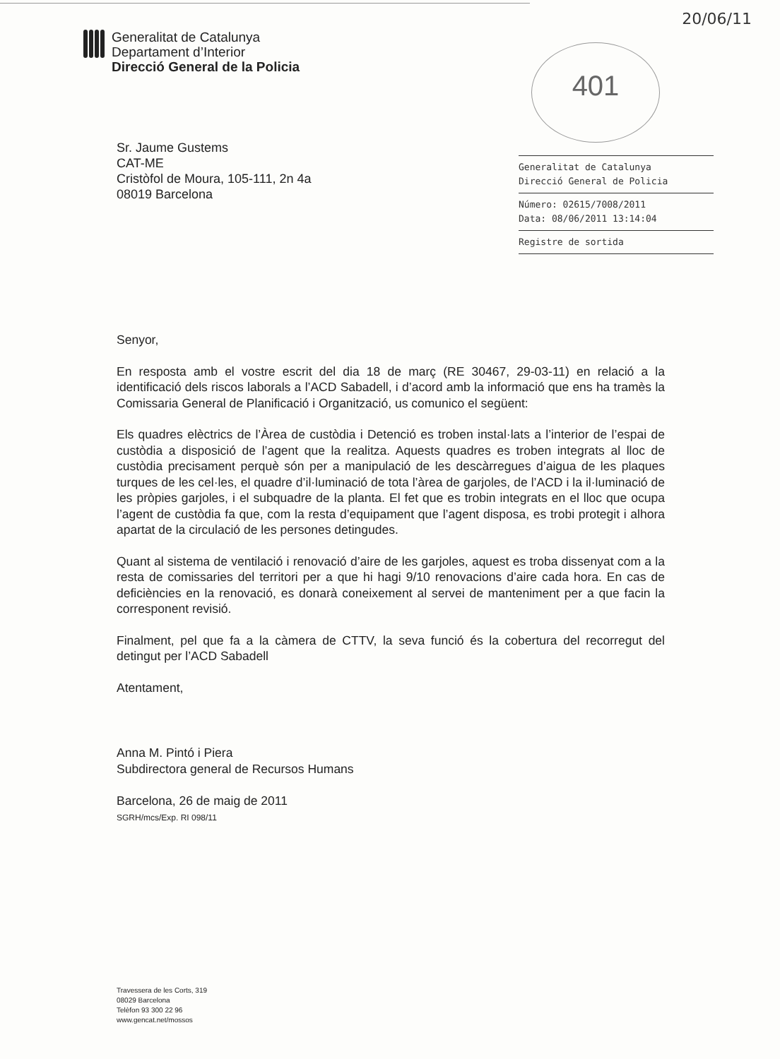20/06/11
Generalitat de Catalunya
Departament d’Interior
Direcció General de la Policia
401
Sr. Jaume Gustems
CAT-ME
Cristòfol de Moura, 105-111, 2n 4a
08019 Barcelona
Generalitat de Catalunya
Direcció General de Policia
Número: 02615/7008/2011
Data: 08/06/2011 13:14:04
Registre de sortida
Senyor,
En resposta amb el vostre escrit del dia 18 de març (RE 30467, 29-03-11) en relació a la identificació dels riscos laborals a l’ACD Sabadell, i d’acord amb la informació que ens ha tramès la Comissaria General de Planificació i Organització, us comunico el següent:
Els quadres elèctrics de l’Àrea de custòdia i Detenció es troben instal·lats a l’interior de l’espai de custòdia a disposició de l’agent que la realitza. Aquests quadres es troben integrats al lloc de custòdia precisament perquè són per a manipulació de les descàrregues d’aigua de les plaques turques de les cel·les, el quadre d’il·luminació de tota l’àrea de garjoles, de l’ACD i la il·luminació de les pròpies garjoles, i el subquadre de la planta. El fet que es trobin integrats en el lloc que ocupa l’agent de custòdia fa que, com la resta d’equipament que l’agent disposa, es trobi protegit i alhora apartat de la circulació de les persones detingudes.
Quant al sistema de ventilació i renovació d’aire de les garjoles, aquest es troba dissenyat com a la resta de comissaries del territori per a que hi hagi 9/10 renovacions d’aire cada hora. En cas de deficiències en la renovació, es donarà coneixement al servei de manteniment per a que facin la corresponent revisió.
Finalment, pel que fa a la càmera de CTTV, la seva funció és la cobertura del recorregut del detingut per l’ACD Sabadell
Atentament,
Anna M. Pintó i Piera
Subdirectora general de Recursos Humans
Barcelona, 26 de maig de 2011
SGRH/mcs/Exp. RI 098/11
Travessera de les Corts, 319
08029 Barcelona
Telèfon 93 300 22 96
www.gencat.net/mossos